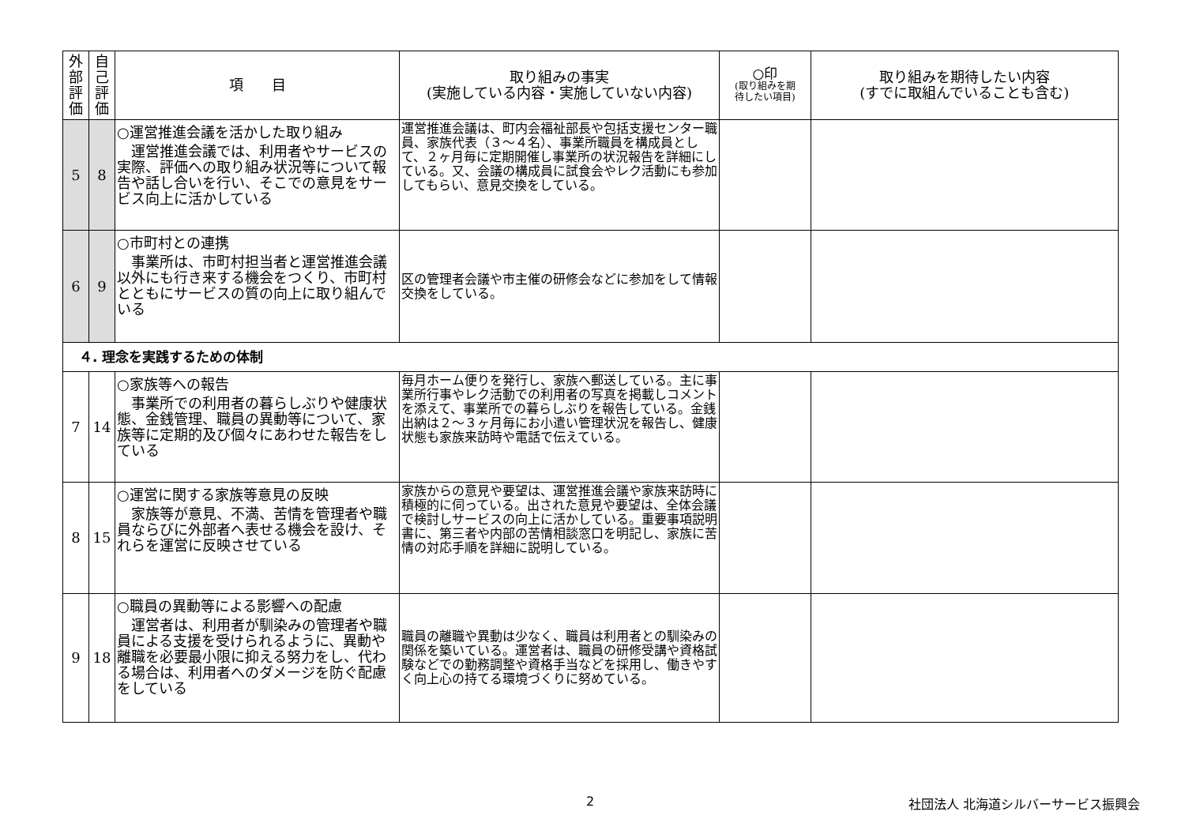| 外 部 評 価 | 自 己 評 価 | 項 目 | 取り組みの事実 (実施している内容・実施していない内容) | ○印 (取り組みを期 待したい項目) | 取り組みを期待したい内容 (すでに取組んでいることも含む) |
| --- | --- | --- | --- | --- | --- |
| 5 | 8 | ○運営推進会議を活かした取り組み 運営推進会議では、利用者やサービスの実際、評価への取り組み状況等について報告や話し合いを行い、そこでの意見をサービス向上に活かしている | 運営推進会議は、町内会福祉部長や包括支援センター職員、家族代表（３～４名）、事業所職員を構成員として、２ヶ月毎に定期開催し事業所の状況報告を詳細にしている。又、会議の構成員に試食会やレク活動にも参加してもらい、意見交換をしている。 | | |
| 6 | 9 | ○市町村との連携 事業所は、市町村担当者と運営推進会議以外にも行き来する機会をつくり、市町村とともにサービスの質の向上に取り組んでいる | 区の管理者会議や市主催の研修会などに参加をして情報交換をしている。 | | |
| ４. 理念を実践するための体制 | | | | | |
| 7 | 14 | ○家族等への報告 事業所での利用者の暮らしぶりや健康状態、金銭管理、職員の異動等について、家族等に定期的及び個々にあわせた報告をしている | 毎月ホーム便りを発行し、家族へ郵送している。主に事業所行事やレク活動での利用者の写真を掲載しコメントを添えて、事業所での暮らしぶりを報告している。金銭出納は２～３ヶ月毎にお小遣い管理状況を報告し、健康状態も家族来訪時や電話で伝えている。 | | |
| 8 | 15 | ○運営に関する家族等意見の反映 家族等が意見、不満、苦情を管理者や職員ならびに外部者へ表せる機会を設け、それらを運営に反映させている | 家族からの意見や要望は、運営推進会議や家族来訪時に積極的に伺っている。出された意見や要望は、全体会議で検討しサービスの向上に活かしている。重要事項説明書に、第三者や内部の苦情相談窓口を明記し、家族に苦情の対応手順を詳細に説明している。 | | |
| 9 | 18 | ○職員の異動等による影響への配慮 運営者は、利用者が馴染みの管理者や職員による支援を受けられるように、異動や離職を必要最小限に抑える努力をし、代わる場合は、利用者へのダメージを防ぐ配慮をしている | 職員の離職や異動は少なく、職員は利用者との馴染みの関係を築いている。運営者は、職員の研修受講や資格試験などでの勤務調整や資格手当などを採用し、働きやすく向上心の持てる環境づくりに努めている。 | | |
2
社団法人 北海道シルバーサービス振興会